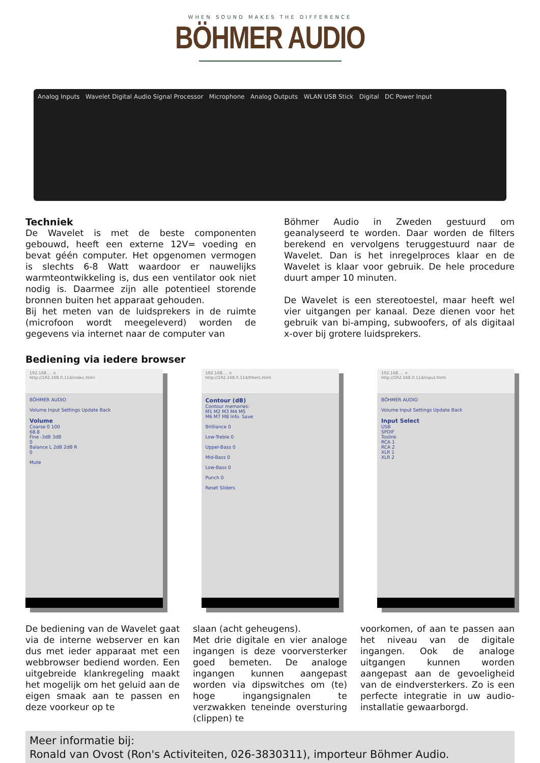WHEN SOUND MAKES THE DIFFERENCE
BÖHMER AUDIO
Analog Inputs Wavelet Digital Audio Signal Processor Microphone Analog Outputs WLAN USB Stick Digital DC Power Input
Techniek
De Wavelet is met de beste componenten gebouwd, heeft een externe 12V= voeding en bevat géén computer. Het opgenomen vermogen is slechts 6-8 Watt waardoor er nauwelijks warmteontwikkeling is, dus een ventilator ook niet nodig is. Daarmee zijn alle potentieel storende bronnen buiten het apparaat gehouden.
Bij het meten van de luidsprekers in de ruimte (microfoon wordt meegeleverd) worden de gegevens via internet naar de computer van
Böhmer Audio in Zweden gestuurd om geanalyseerd te worden. Daar worden de filters berekend en vervolgens teruggestuurd naar de Wavelet. Dan is het inregelproces klaar en de Wavelet is klaar voor gebruik. De hele procedure duurt amper 10 minuten.
De Wavelet is een stereotoestel, maar heeft wel vier uitgangen per kanaal. Deze dienen voor het gebruik van bi-amping, subwoofers, of als digitaal x-over bij grotere luidsprekers.
Bediening via iedere browser
192.168.... ×
http://192.168.0.114/index.html
BÖHMER AUDIO
Volume Input Settings Update Back
Volume
Coarse 0 100
68.8
Fine -3dB 3dB
0
Balance L 2dB 2dB R
0
Mute
192.168.... ×
http://192.168.0.114/filters.html
Contour (dB)
Contour memories:
M1 M2 M3 M4 M5
M6 M7 M8 Info. Save
Brilliance 0
Low-Treble 0
Upper-Bass 0
Mid-Bass 0
Low-Bass 0
Punch 0
Reset Sliders
192.168.... ×
http://192.168.0.114/input.html
BÖHMER AUDIO
Volume Input Settings Update Back
Input Select
USB
SPDIF
Toslink
RCA 1
RCA 2
XLR 1
XLR 2
De bediening van de Wavelet gaat via de interne webserver en kan dus met ieder apparaat met een webbrowser bediend worden. Een uitgebreide klankregeling maakt het mogelijk om het geluid aan de eigen smaak aan te passen en deze voorkeur op te
slaan (acht geheugens).
Met drie digitale en vier analoge ingangen is deze voorversterker goed bemeten. De analoge ingangen kunnen aangepast worden via dipswitches om (te) hoge ingangsignalen te verzwakken teneinde oversturing (clippen) te
voorkomen, of aan te passen aan het niveau van de digitale ingangen. Ook de analoge uitgangen kunnen worden aangepast aan de gevoeligheid van de eindversterkers. Zo is een perfecte integratie in uw audio-installatie gewaarborgd.
Meer informatie bij:
Ronald van Ovost (Ron's Activiteiten, 026-3830311), importeur Böhmer Audio.